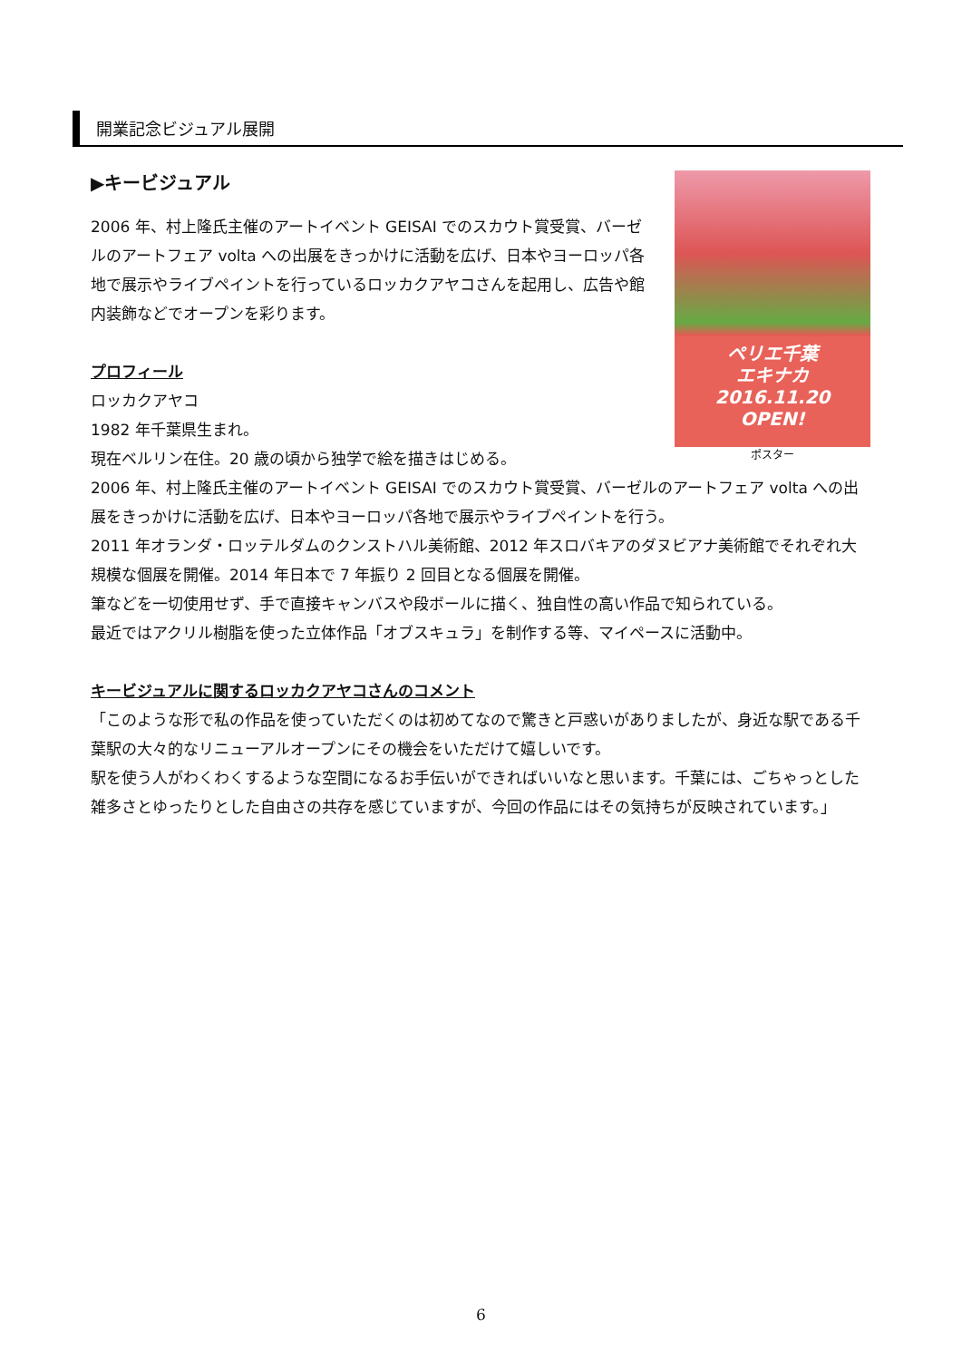開業記念ビジュアル展開
ペリエ千葉
エキナカ
2016.11.20
OPEN!
ポスター
▶キービジュアル
2006 年、村上隆氏主催のアートイベント GEISAI でのスカウト賞受賞、バーゼルのアートフェア volta への出展をきっかけに活動を広げ、日本やヨーロッパ各地で展示やライブペイントを行っているロッカクアヤコさんを起用し、広告や館内装飾などでオープンを彩ります。
プロフィール
ロッカクアヤコ
1982 年千葉県生まれ。
現在ベルリン在住。20 歳の頃から独学で絵を描きはじめる。
2006 年、村上隆氏主催のアートイベント GEISAI でのスカウト賞受賞、バーゼルのアートフェア volta への出展をきっかけに活動を広げ、日本やヨーロッパ各地で展示やライブペイントを行う。
2011 年オランダ・ロッテルダムのクンストハル美術館、2012 年スロバキアのダヌビアナ美術館でそれぞれ大規模な個展を開催。2014 年日本で 7 年振り 2 回目となる個展を開催。
筆などを一切使用せず、手で直接キャンバスや段ボールに描く、独自性の高い作品で知られている。
最近ではアクリル樹脂を使った立体作品「オブスキュラ」を制作する等、マイペースに活動中。
キービジュアルに関するロッカクアヤコさんのコメント
「このような形で私の作品を使っていただくのは初めてなので驚きと戸惑いがありましたが、身近な駅である千葉駅の大々的なリニューアルオープンにその機会をいただけて嬉しいです。
駅を使う人がわくわくするような空間になるお手伝いができればいいなと思います。千葉には、ごちゃっとした雑多さとゆったりとした自由さの共存を感じていますが、今回の作品にはその気持ちが反映されています。」
6